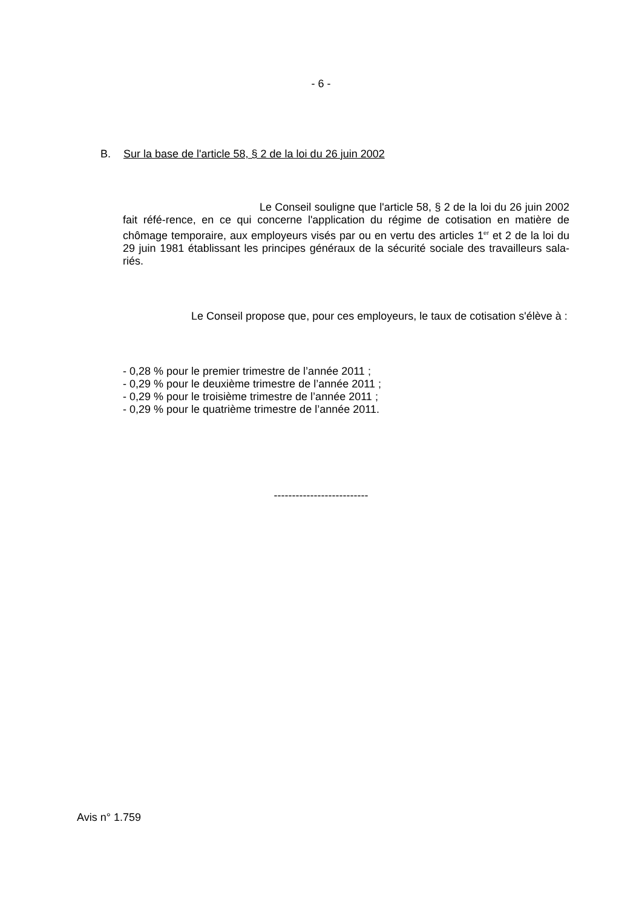- 6 -
B. Sur la base de l'article 58, § 2 de la loi du 26 juin 2002
Le Conseil souligne que l'article 58, § 2 de la loi du 26 juin 2002 fait réfé-rence, en ce qui concerne l'application du régime de cotisation en matière de chômage temporaire, aux employeurs visés par ou en vertu des articles 1<sup>er</sup> et 2 de la loi du 29 juin 1981 établissant les principes généraux de la sécurité sociale des travailleurs sala-riés.
Le Conseil propose que, pour ces employeurs, le taux de cotisation s'élève à :
- 0,28 % pour le premier trimestre de l’année 2011 ;
- 0,29 % pour le deuxième trimestre de l’année 2011 ;
- 0,29 % pour le troisième trimestre de l’année 2011 ;
- 0,29 % pour le quatrième trimestre de l’année 2011.
--------------------------
Avis n° 1.759